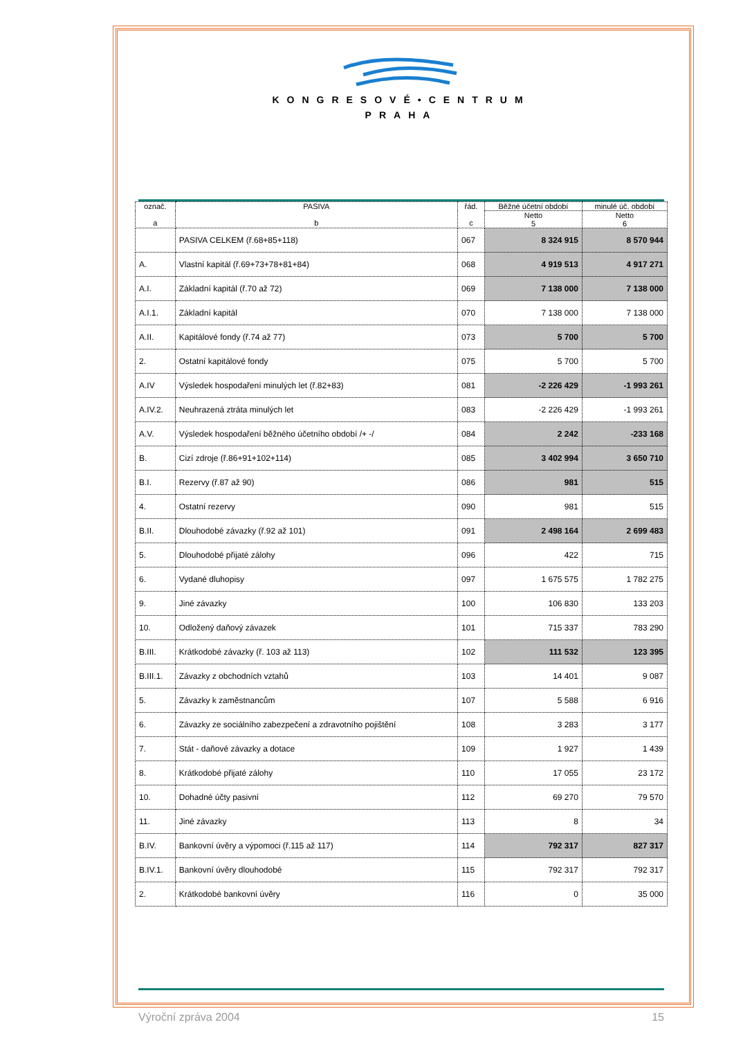KONGRESOVÉ•CENTRUM
PRAHA
| označ. a | PASIVA b | řád. c | Běžné účetní období | minulé úč. období |
| --- | --- | --- | --- | --- |
| | | | Netto 5 | Netto 6 |
| | PASIVA CELKEM (ř.68+85+118) | 067 | 8 324 915 | 8 570 944 |
| A. | Vlastní kapitál (ř.69+73+78+81+84) | 068 | 4 919 513 | 4 917 271 |
| A.I. | Základní kapitál (ř.70 až 72) | 069 | 7 138 000 | 7 138 000 |
| A.I.1. | Základní kapitál | 070 | 7 138 000 | 7 138 000 |
| A.II. | Kapitálové fondy (ř.74 až 77) | 073 | 5 700 | 5 700 |
| 2. | Ostatní kapitálové fondy | 075 | 5 700 | 5 700 |
| A.IV | Výsledek hospodaření minulých let (ř.82+83) | 081 | -2 226 429 | -1 993 261 |
| A.IV.2. | Neuhrazená ztráta minulých let | 083 | -2 226 429 | -1 993 261 |
| A.V. | Výsledek hospodaření běžného účetního období /+ -/ | 084 | 2 242 | -233 168 |
| B. | Cizí zdroje (ř.86+91+102+114) | 085 | 3 402 994 | 3 650 710 |
| B.I. | Rezervy (ř.87 až 90) | 086 | 981 | 515 |
| 4. | Ostatní rezervy | 090 | 981 | 515 |
| B.II. | Dlouhodobé závazky (ř.92 až 101) | 091 | 2 498 164 | 2 699 483 |
| 5. | Dlouhodobé přijaté zálohy | 096 | 422 | 715 |
| 6. | Vydané dluhopisy | 097 | 1 675 575 | 1 782 275 |
| 9. | Jiné závazky | 100 | 106 830 | 133 203 |
| 10. | Odložený daňový závazek | 101 | 715 337 | 783 290 |
| B.III. | Krátkodobé závazky (ř. 103 až 113) | 102 | 111 532 | 123 395 |
| B.III.1. | Závazky z obchodních vztahů | 103 | 14 401 | 9 087 |
| 5. | Závazky k zaměstnancům | 107 | 5 588 | 6 916 |
| 6. | Závazky ze sociálního zabezpečení a zdravotního pojištění | 108 | 3 283 | 3 177 |
| 7. | Stát - daňové závazky a dotace | 109 | 1 927 | 1 439 |
| 8. | Krátkodobé přijaté zálohy | 110 | 17 055 | 23 172 |
| 10. | Dohadné účty pasivní | 112 | 69 270 | 79 570 |
| 11. | Jiné závazky | 113 | 8 | 34 |
| B.IV. | Bankovní úvěry a výpomoci (ř.115 až 117) | 114 | 792 317 | 827 317 |
| B.IV.1. | Bankovní úvěry dlouhodobé | 115 | 792 317 | 792 317 |
| 2. | Krátkodobé bankovní úvěry | 116 | 0 | 35 000 |
Výroční zpráva 2004 15